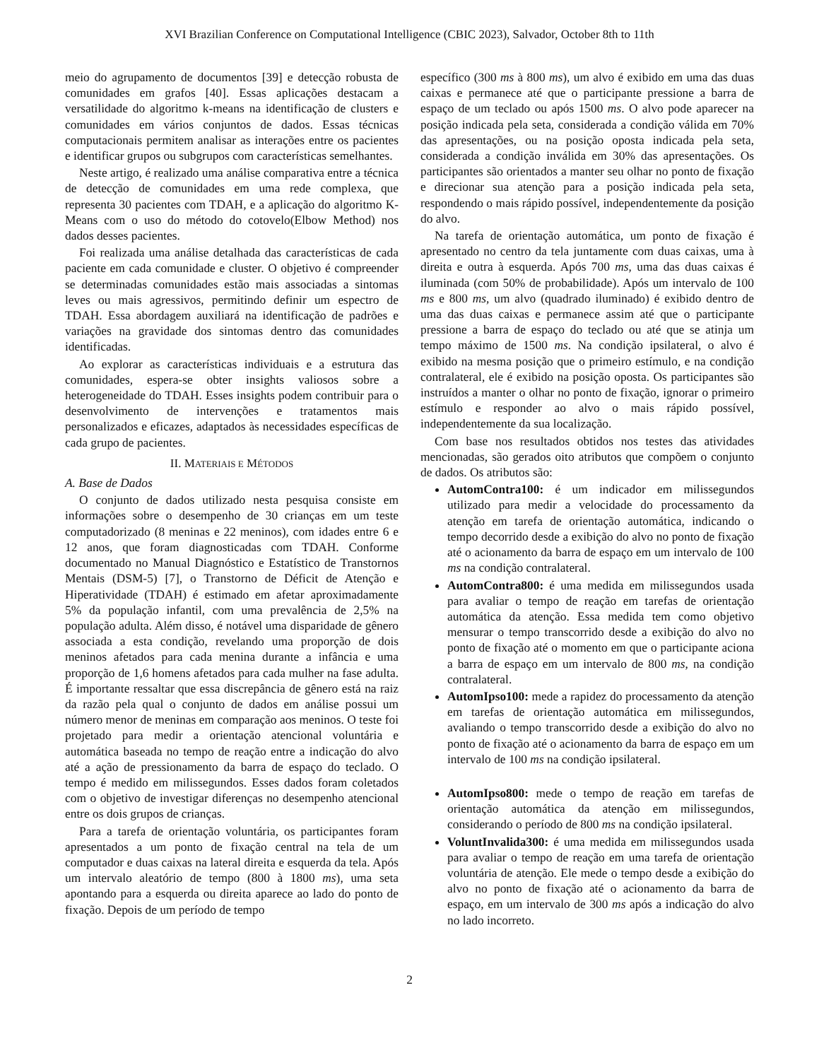XVI Brazilian Conference on Computational Intelligence (CBIC 2023), Salvador, October 8th to 11th
meio do agrupamento de documentos [39] e detecção robusta de comunidades em grafos [40]. Essas aplicações destacam a versatilidade do algoritmo k-means na identificação de clusters e comunidades em vários conjuntos de dados. Essas técnicas computacionais permitem analisar as interações entre os pacientes e identificar grupos ou subgrupos com características semelhantes.
Neste artigo, é realizado uma análise comparativa entre a técnica de detecção de comunidades em uma rede complexa, que representa 30 pacientes com TDAH, e a aplicação do algoritmo K-Means com o uso do método do cotovelo(Elbow Method) nos dados desses pacientes.
Foi realizada uma análise detalhada das características de cada paciente em cada comunidade e cluster. O objetivo é compreender se determinadas comunidades estão mais associadas a sintomas leves ou mais agressivos, permitindo definir um espectro de TDAH. Essa abordagem auxiliará na identificação de padrões e variações na gravidade dos sintomas dentro das comunidades identificadas.
Ao explorar as características individuais e a estrutura das comunidades, espera-se obter insights valiosos sobre a heterogeneidade do TDAH. Esses insights podem contribuir para o desenvolvimento de intervenções e tratamentos mais personalizados e eficazes, adaptados às necessidades específicas de cada grupo de pacientes.
II. MATERIAIS E MÉTODOS
A. Base de Dados
O conjunto de dados utilizado nesta pesquisa consiste em informações sobre o desempenho de 30 crianças em um teste computadorizado (8 meninas e 22 meninos), com idades entre 6 e 12 anos, que foram diagnosticadas com TDAH. Conforme documentado no Manual Diagnóstico e Estatístico de Transtornos Mentais (DSM-5) [7], o Transtorno de Déficit de Atenção e Hiperatividade (TDAH) é estimado em afetar aproximadamente 5% da população infantil, com uma prevalência de 2,5% na população adulta. Além disso, é notável uma disparidade de gênero associada a esta condição, revelando uma proporção de dois meninos afetados para cada menina durante a infância e uma proporção de 1,6 homens afetados para cada mulher na fase adulta. É importante ressaltar que essa discrepância de gênero está na raiz da razão pela qual o conjunto de dados em análise possui um número menor de meninas em comparação aos meninos. O teste foi projetado para medir a orientação atencional voluntária e automática baseada no tempo de reação entre a indicação do alvo até a ação de pressionamento da barra de espaço do teclado. O tempo é medido em milissegundos. Esses dados foram coletados com o objetivo de investigar diferenças no desempenho atencional entre os dois grupos de crianças.
Para a tarefa de orientação voluntária, os participantes foram apresentados a um ponto de fixação central na tela de um computador e duas caixas na lateral direita e esquerda da tela. Após um intervalo aleatório de tempo (800 à 1800 ms), uma seta apontando para a esquerda ou direita aparece ao lado do ponto de fixação. Depois de um período de tempo
específico (300 ms à 800 ms), um alvo é exibido em uma das duas caixas e permanece até que o participante pressione a barra de espaço de um teclado ou após 1500 ms. O alvo pode aparecer na posição indicada pela seta, considerada a condição válida em 70% das apresentações, ou na posição oposta indicada pela seta, considerada a condição inválida em 30% das apresentações. Os participantes são orientados a manter seu olhar no ponto de fixação e direcionar sua atenção para a posição indicada pela seta, respondendo o mais rápido possível, independentemente da posição do alvo.
Na tarefa de orientação automática, um ponto de fixação é apresentado no centro da tela juntamente com duas caixas, uma à direita e outra à esquerda. Após 700 ms, uma das duas caixas é iluminada (com 50% de probabilidade). Após um intervalo de 100 ms e 800 ms, um alvo (quadrado iluminado) é exibido dentro de uma das duas caixas e permanece assim até que o participante pressione a barra de espaço do teclado ou até que se atinja um tempo máximo de 1500 ms. Na condição ipsilateral, o alvo é exibido na mesma posição que o primeiro estímulo, e na condição contralateral, ele é exibido na posição oposta. Os participantes são instruídos a manter o olhar no ponto de fixação, ignorar o primeiro estímulo e responder ao alvo o mais rápido possível, independentemente da sua localização.
Com base nos resultados obtidos nos testes das atividades mencionadas, são gerados oito atributos que compõem o conjunto de dados. Os atributos são:
AutomContra100: é um indicador em milissegundos utilizado para medir a velocidade do processamento da atenção em tarefa de orientação automática, indicando o tempo decorrido desde a exibição do alvo no ponto de fixação até o acionamento da barra de espaço em um intervalo de 100 ms na condição contralateral.
AutomContra800: é uma medida em milissegundos usada para avaliar o tempo de reação em tarefas de orientação automática da atenção. Essa medida tem como objetivo mensurar o tempo transcorrido desde a exibição do alvo no ponto de fixação até o momento em que o participante aciona a barra de espaço em um intervalo de 800 ms, na condição contralateral.
AutomIpso100: mede a rapidez do processamento da atenção em tarefas de orientação automática em milissegundos, avaliando o tempo transcorrido desde a exibição do alvo no ponto de fixação até o acionamento da barra de espaço em um intervalo de 100 ms na condição ipsilateral.
AutomIpso800: mede o tempo de reação em tarefas de orientação automática da atenção em milissegundos, considerando o período de 800 ms na condição ipsilateral.
VoluntInvalida300: é uma medida em milissegundos usada para avaliar o tempo de reação em uma tarefa de orientação voluntária de atenção. Ele mede o tempo desde a exibição do alvo no ponto de fixação até o acionamento da barra de espaço, em um intervalo de 300 ms após a indicação do alvo no lado incorreto.
2